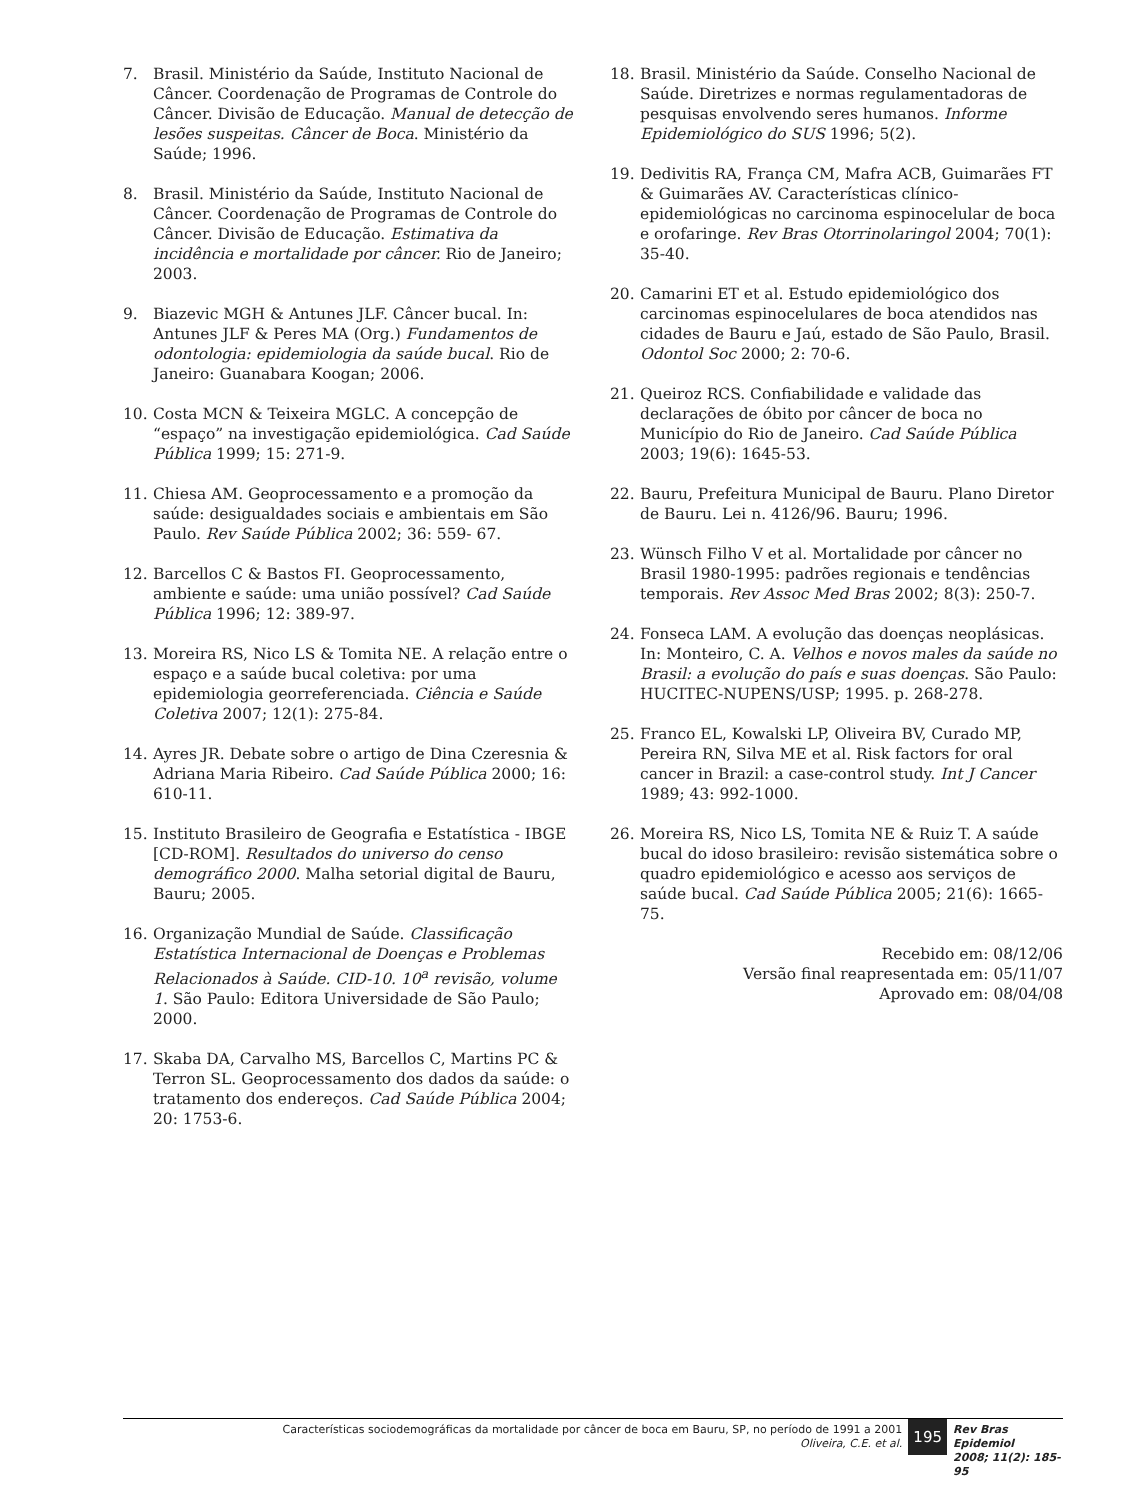7. Brasil. Ministério da Saúde, Instituto Nacional de Câncer. Coordenação de Programas de Controle do Câncer. Divisão de Educação. Manual de detecção de lesões suspeitas. Câncer de Boca. Ministério da Saúde; 1996.
8. Brasil. Ministério da Saúde, Instituto Nacional de Câncer. Coordenação de Programas de Controle do Câncer. Divisão de Educação. Estimativa da incidência e mortalidade por câncer. Rio de Janeiro; 2003.
9. Biazevic MGH & Antunes JLF. Câncer bucal. In: Antunes JLF & Peres MA (Org.) Fundamentos de odontologia: epidemiologia da saúde bucal. Rio de Janeiro: Guanabara Koogan; 2006.
10. Costa MCN & Teixeira MGLC. A concepção de “espaço” na investigação epidemiológica. Cad Saúde Pública 1999; 15: 271-9.
11. Chiesa AM. Geoprocessamento e a promoção da saúde: desigualdades sociais e ambientais em São Paulo. Rev Saúde Pública 2002; 36: 559- 67.
12. Barcellos C & Bastos FI. Geoprocessamento, ambiente e saúde: uma união possível? Cad Saúde Pública 1996; 12: 389-97.
13. Moreira RS, Nico LS & Tomita NE. A relação entre o espaço e a saúde bucal coletiva: por uma epidemiologia georreferenciada. Ciência e Saúde Coletiva 2007; 12(1): 275-84.
14. Ayres JR. Debate sobre o artigo de Dina Czeresnia & Adriana Maria Ribeiro. Cad Saúde Pública 2000; 16: 610-11.
15. Instituto Brasileiro de Geografia e Estatística - IBGE [CD-ROM]. Resultados do universo do censo demográfico 2000. Malha setorial digital de Bauru, Bauru; 2005.
16. Organização Mundial de Saúde. Classificação Estatística Internacional de Doenças e Problemas Relacionados à Saúde. CID-10. 10<sup>a</sup> revisão, volume 1. São Paulo: Editora Universidade de São Paulo; 2000.
17. Skaba DA, Carvalho MS, Barcellos C, Martins PC & Terron SL. Geoprocessamento dos dados da saúde: o tratamento dos endereços. Cad Saúde Pública 2004; 20: 1753-6.
18. Brasil. Ministério da Saúde. Conselho Nacional de Saúde. Diretrizes e normas regulamentadoras de pesquisas envolvendo seres humanos. Informe Epidemiológico do SUS 1996; 5(2).
19. Dedivitis RA, França CM, Mafra ACB, Guimarães FT & Guimarães AV. Características clínico-epidemiológicas no carcinoma espinocelular de boca e orofaringe. Rev Bras Otorrinolaringol 2004; 70(1): 35-40.
20. Camarini ET et al. Estudo epidemiológico dos carcinomas espinocelulares de boca atendidos nas cidades de Bauru e Jaú, estado de São Paulo, Brasil. Odontol Soc 2000; 2: 70-6.
21. Queiroz RCS. Confiabilidade e validade das declarações de óbito por câncer de boca no Município do Rio de Janeiro. Cad Saúde Pública 2003; 19(6): 1645-53.
22. Bauru, Prefeitura Municipal de Bauru. Plano Diretor de Bauru. Lei n. 4126/96. Bauru; 1996.
23. Wünsch Filho V et al. Mortalidade por câncer no Brasil 1980-1995: padrões regionais e tendências temporais. Rev Assoc Med Bras 2002; 8(3): 250-7.
24. Fonseca LAM. A evolução das doenças neoplásicas. In: Monteiro, C. A. Velhos e novos males da saúde no Brasil: a evolução do país e suas doenças. São Paulo: HUCITEC-NUPENS/USP; 1995. p. 268-278.
25. Franco EL, Kowalski LP, Oliveira BV, Curado MP, Pereira RN, Silva ME et al. Risk factors for oral cancer in Brazil: a case-control study. Int J Cancer 1989; 43: 992-1000.
26. Moreira RS, Nico LS, Tomita NE & Ruiz T. A saúde bucal do idoso brasileiro: revisão sistemática sobre o quadro epidemiológico e acesso aos serviços de saúde bucal. Cad Saúde Pública 2005; 21(6): 1665-75.
Recebido em: 08/12/06
Versão final reapresentada em: 05/11/07
Aprovado em: 08/04/08
Características sociodemográficas da mortalidade por câncer de boca em Bauru, SP, no período de 1991 a 2001
Oliveira, C.E. et al.
195
Rev Bras Epidemiol
2008; 11(2): 185-95